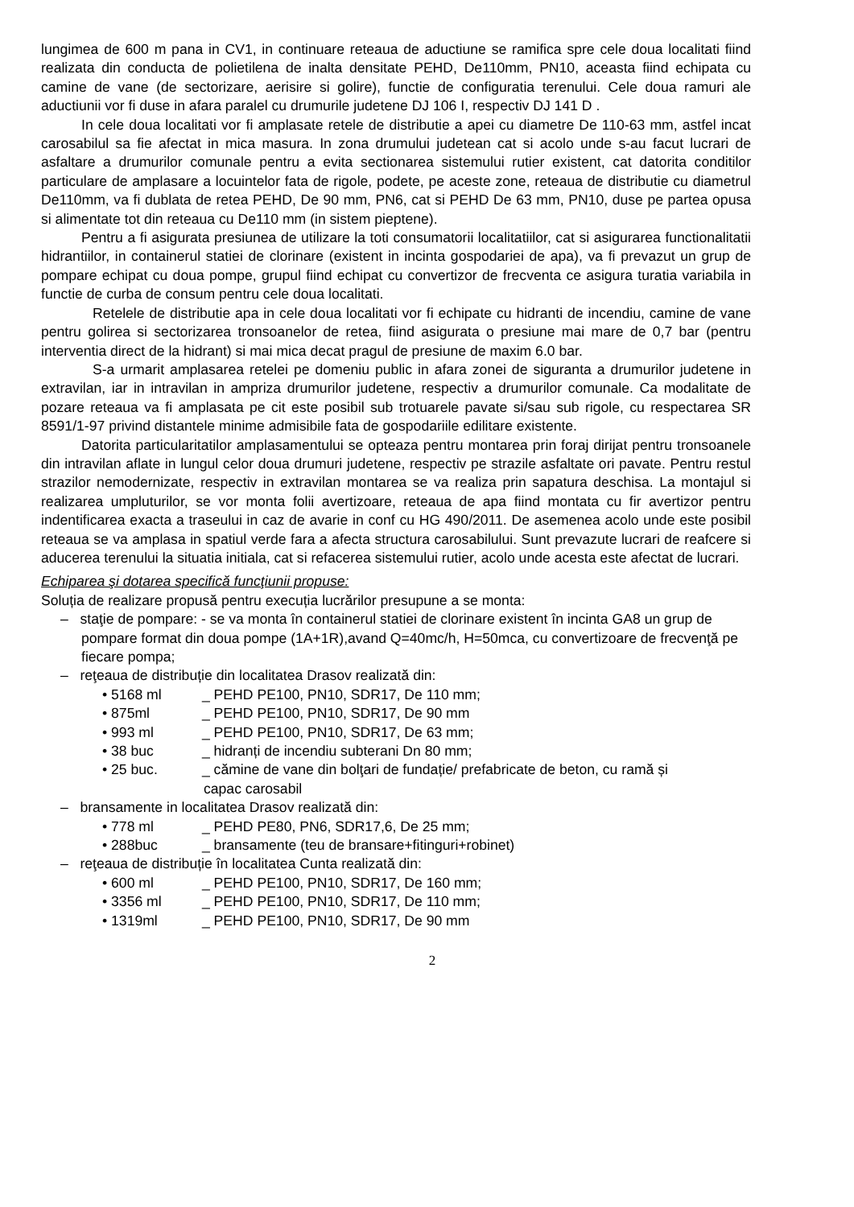lungimea de 600 m pana in CV1, in continuare reteaua de aductiune se ramifica spre cele doua localitati fiind realizata din conducta de polietilena de inalta densitate PEHD, De110mm, PN10, aceasta fiind echipata cu camine de vane (de sectorizare, aerisire si golire), functie de configuratia terenului. Cele doua ramuri ale aductiunii vor fi duse in afara paralel cu drumurile judetene DJ 106 I, respectiv DJ 141 D .
In cele doua localitati vor fi amplasate retele de distributie a apei cu diametre De 110-63 mm, astfel incat carosabilul sa fie afectat in mica masura. In zona drumului judetean cat si acolo unde s-au facut lucrari de asfaltare a drumurilor comunale pentru a evita sectionarea sistemului rutier existent, cat datorita conditilor particulare de amplasare a locuintelor fata de rigole, podete, pe aceste zone, reteaua de distributie cu diametrul De110mm, va fi dublata de retea PEHD, De 90 mm, PN6, cat si PEHD De 63 mm, PN10, duse pe partea opusa si alimentate tot din reteaua cu De110 mm (in sistem pieptene).
Pentru a fi asigurata presiunea de utilizare la toti consumatorii localitatiilor, cat si asigurarea functionalitatii hidrantiilor, in containerul statiei de clorinare (existent in incinta gospodariei de apa), va fi prevazut un grup de pompare echipat cu doua pompe, grupul fiind echipat cu convertizor de frecventa ce asigura turatia variabila in functie de curba de consum pentru cele doua localitati.
Retelele de distributie apa in cele doua localitati vor fi echipate cu hidranti de incendiu, camine de vane pentru golirea si sectorizarea tronsoanelor de retea, fiind asigurata o presiune mai mare de 0,7 bar (pentru interventia direct de la hidrant) si mai mica decat pragul de presiune de maxim 6.0 bar.
S-a urmarit amplasarea retelei pe domeniu public in afara zonei de siguranta a drumurilor judetene in extravilan, iar in intravilan in ampriza drumurilor judetene, respectiv a drumurilor comunale. Ca modalitate de pozare reteaua va fi amplasata pe cit este posibil sub trotuarele pavate si/sau sub rigole, cu respectarea SR 8591/1-97 privind distantele minime admisibile fata de gospodariile edilitare existente.
Datorita particularitatilor amplasamentului se opteaza pentru montarea prin foraj dirijat pentru tronsoanele din intravilan aflate in lungul celor doua drumuri judetene, respectiv pe strazile asfaltate ori pavate. Pentru restul strazilor nemodernizate, respectiv in extravilan montarea se va realiza prin sapatura deschisa. La montajul si realizarea umpluturilor, se vor monta folii avertizoare, reteaua de apa fiind montata cu fir avertizor pentru indentificarea exacta a traseului in caz de avarie in conf cu HG 490/2011. De asemenea acolo unde este posibil reteaua se va amplasa in spatiul verde fara a afecta structura carosabilului. Sunt prevazute lucrari de reafcere si aducerea terenului la situatia initiala, cat si refacerea sistemului rutier, acolo unde acesta este afectat de lucrari.
Echiparea şi dotarea specifică funcţiunii propuse:
Soluția de realizare propusă pentru execuția lucrărilor presupune a se monta:
– staţie de pompare: - se va monta în containerul statiei de clorinare existent în incinta GA8 un grup de pompare format din doua pompe (1A+1R),avand Q=40mc/h, H=50mca, cu convertizoare de frecvenţă pe fiecare pompa;
– reţeaua de distribuție din localitatea Drasov realizată din:
• 5168 ml _ PEHD PE100, PN10, SDR17, De 110 mm;
• 875ml _ PEHD PE100, PN10, SDR17, De 90 mm
• 993 ml _ PEHD PE100, PN10, SDR17, De 63 mm;
• 38 buc _ hidranți de incendiu subterani Dn 80 mm;
• 25 buc. _ cămine de vane din bolţari de fundație/ prefabricate de beton, cu ramă și
capac carosabil
– bransamente in localitatea Drasov realizată din:
• 778 ml _ PEHD PE80, PN6, SDR17,6, De 25 mm;
• 288buc _ bransamente (teu de bransare+fitinguri+robinet)
– reţeaua de distribuție în localitatea Cunta realizată din:
• 600 ml _ PEHD PE100, PN10, SDR17, De 160 mm;
• 3356 ml _ PEHD PE100, PN10, SDR17, De 110 mm;
• 1319ml _ PEHD PE100, PN10, SDR17, De 90 mm
2